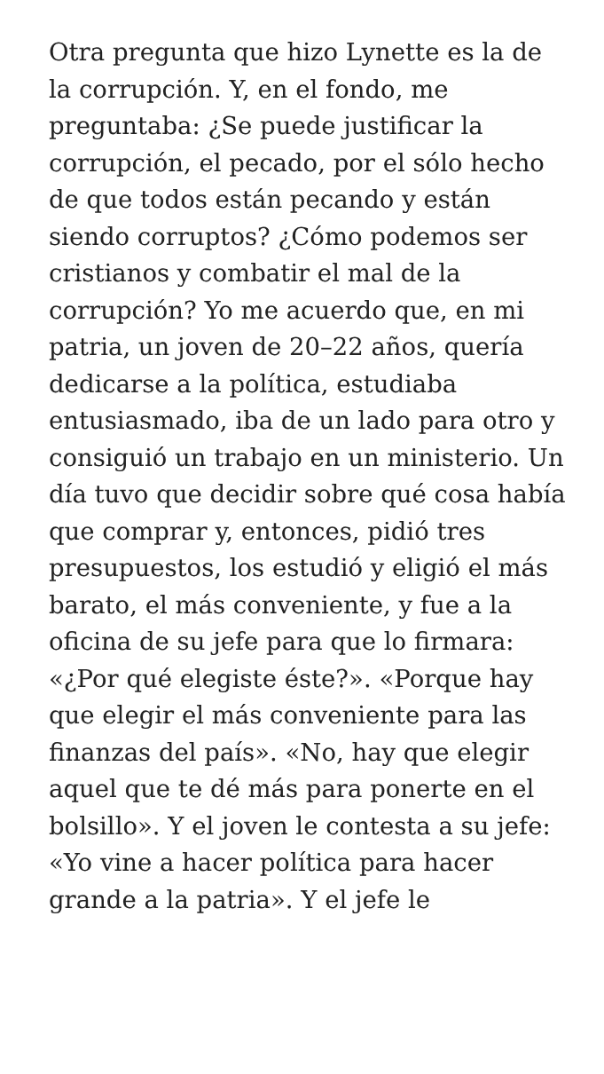Otra pregunta que hizo Lynette es la de la corrupción. Y, en el fondo, me preguntaba: ¿Se puede justificar la corrupción, el pecado, por el sólo hecho de que todos están pecando y están siendo corruptos? ¿Cómo podemos ser cristianos y combatir el mal de la corrupción? Yo me acuerdo que, en mi patria, un joven de 20–22 años, quería dedicarse a la política, estudiaba entusiasmado, iba de un lado para otro y consiguió un trabajo en un ministerio. Un día tuvo que decidir sobre qué cosa había que comprar y, entonces, pidió tres presupuestos, los estudió y eligió el más barato, el más conveniente, y fue a la oficina de su jefe para que lo firmara: «¿Por qué elegiste éste?». «Porque hay que elegir el más conveniente para las finanzas del país». «No, hay que elegir aquel que te dé más para ponerte en el bolsillo». Y el joven le contesta a su jefe: «Yo vine a hacer política para hacer grande a la patria». Y el jefe le